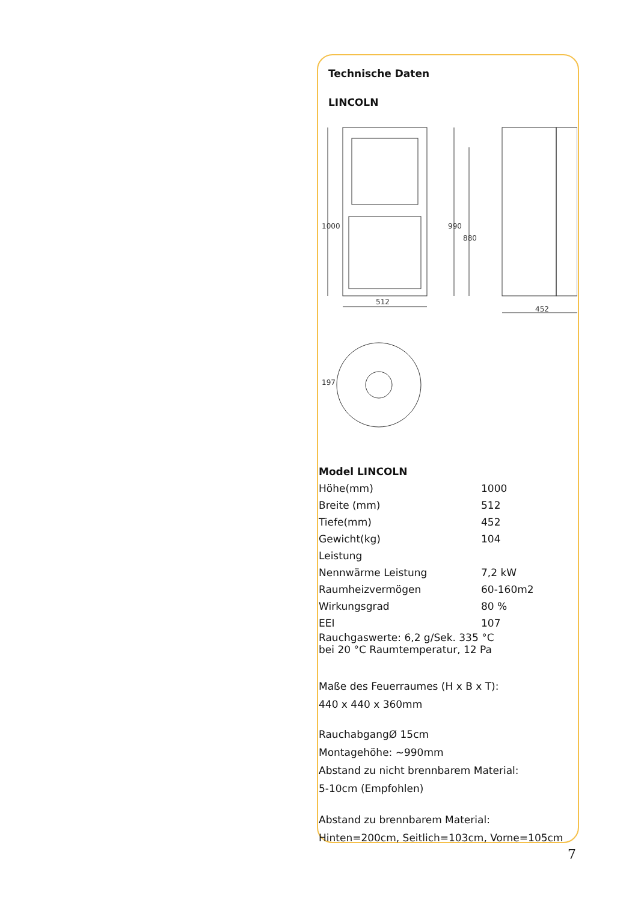Technische Daten
LINCOLN
512
452
1000
990
880
197
| Model LINCOLN | |
| Höhe(mm) | 1000 |
| Breite (mm) | 512 |
| Tiefe(mm) | 452 |
| Gewicht(kg) | 104 |
| Leistung | |
| Nennwärme Leistung | 7,2 kW |
| Raumheizvermögen | 60-160m2 |
| Wirkungsgrad | 80 % |
| EEI | 107 |
Rauchgaswerte: 6,2 g/Sek. 335 °C
bei 20 °C Raumtemperatur, 12 Pa
Maße des Feuerraumes (H x B x T):
440 x 440 x 360mm
RauchabgangØ 15cm
Montagehöhe: ~990mm
Abstand zu nicht brennbarem Material:
5-10cm (Empfohlen)
Abstand zu brennbarem Material:
Hinten=200cm, Seitlich=103cm, Vorne=105cm
7